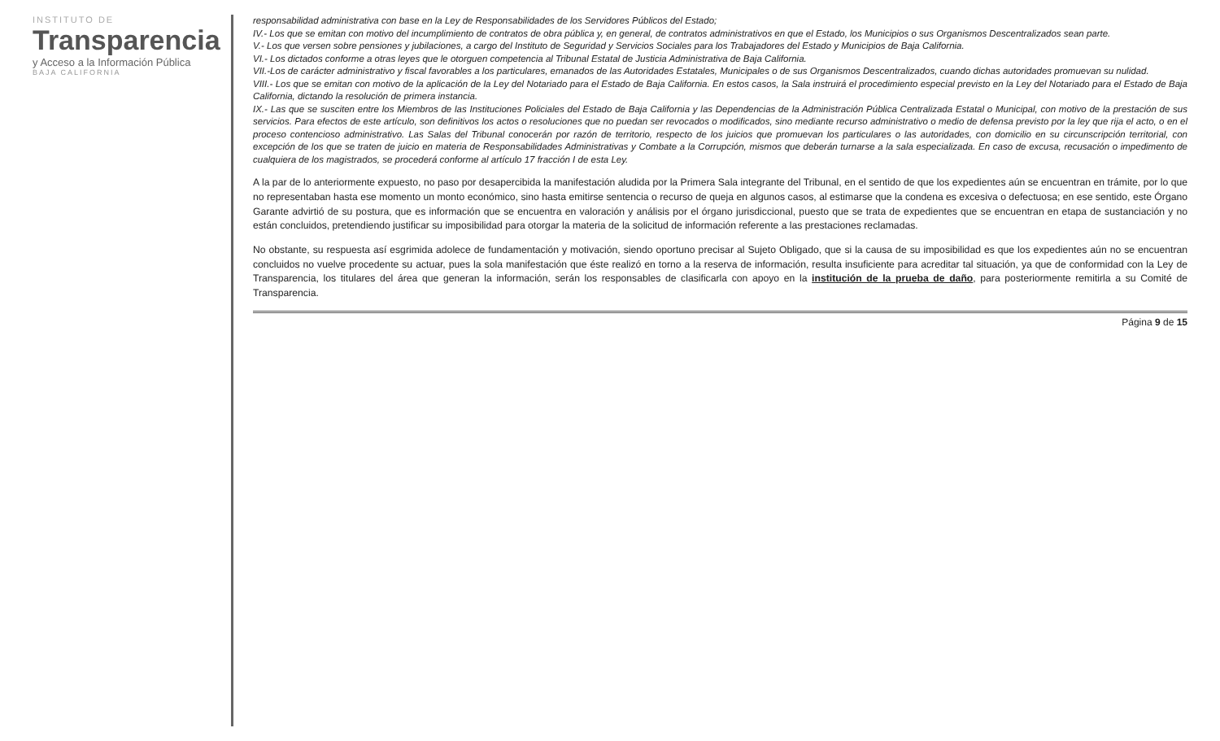INSTITUTO DE
Transparencia
y Acceso a la Información Pública
BAJA CALIFORNIA
responsabilidad administrativa con base en la Ley de Responsabilidades de los Servidores Públicos del Estado;
IV.- Los que se emitan con motivo del incumplimiento de contratos de obra pública y, en general, de contratos administrativos en que el Estado, los Municipios o sus Organismos Descentralizados sean parte.
V.- Los que versen sobre pensiones y jubilaciones, a cargo del Instituto de Seguridad y Servicios Sociales para los Trabajadores del Estado y Municipios de Baja California.
VI.- Los dictados conforme a otras leyes que le otorguen competencia al Tribunal Estatal de Justicia Administrativa de Baja California.
VII.-Los de carácter administrativo y fiscal favorables a los particulares, emanados de las Autoridades Estatales, Municipales o de sus Organismos Descentralizados, cuando dichas autoridades promuevan su nulidad.
VIII.- Los que se emitan con motivo de la aplicación de la Ley del Notariado para el Estado de Baja California. En estos casos, la Sala instruirá el procedimiento especial previsto en la Ley del Notariado para el Estado de Baja California, dictando la resolución de primera instancia.
IX.- Las que se susciten entre los Miembros de las Instituciones Policiales del Estado de Baja California y las Dependencias de la Administración Pública Centralizada Estatal o Municipal, con motivo de la prestación de sus servicios. Para efectos de este artículo, son definitivos los actos o resoluciones que no puedan ser revocados o modificados, sino mediante recurso administrativo o medio de defensa previsto por la ley que rija el acto, o en el proceso contencioso administrativo. Las Salas del Tribunal conocerán por razón de territorio, respecto de los juicios que promuevan los particulares o las autoridades, con domicilio en su circunscripción territorial, con excepción de los que se traten de juicio en materia de Responsabilidades Administrativas y Combate a la Corrupción, mismos que deberán turnarse a la sala especializada. En caso de excusa, recusación o impedimento de cualquiera de los magistrados, se procederá conforme al artículo 17 fracción I de esta Ley.
A la par de lo anteriormente expuesto, no paso por desapercibida la manifestación aludida por la Primera Sala integrante del Tribunal, en el sentido de que los expedientes aún se encuentran en trámite, por lo que no representaban hasta ese momento un monto económico, sino hasta emitirse sentencia o recurso de queja en algunos casos, al estimarse que la condena es excesiva o defectuosa; en ese sentido, este Órgano Garante advirtió de su postura, que es información que se encuentra en valoración y análisis por el órgano jurisdiccional, puesto que se trata de expedientes que se encuentran en etapa de sustanciación y no están concluidos, pretendiendo justificar su imposibilidad para otorgar la materia de la solicitud de información referente a las prestaciones reclamadas.
No obstante, su respuesta así esgrimida adolece de fundamentación y motivación, siendo oportuno precisar al Sujeto Obligado, que si la causa de su imposibilidad es que los expedientes aún no se encuentran concluidos no vuelve procedente su actuar, pues la sola manifestación que éste realizó en torno a la reserva de información, resulta insuficiente para acreditar tal situación, ya que de conformidad con la Ley de Transparencia, los titulares del área que generan la información, serán los responsables de clasificarla con apoyo en la institución de la prueba de daño, para posteriormente remitirla a su Comité de Transparencia.
Página 9 de 15